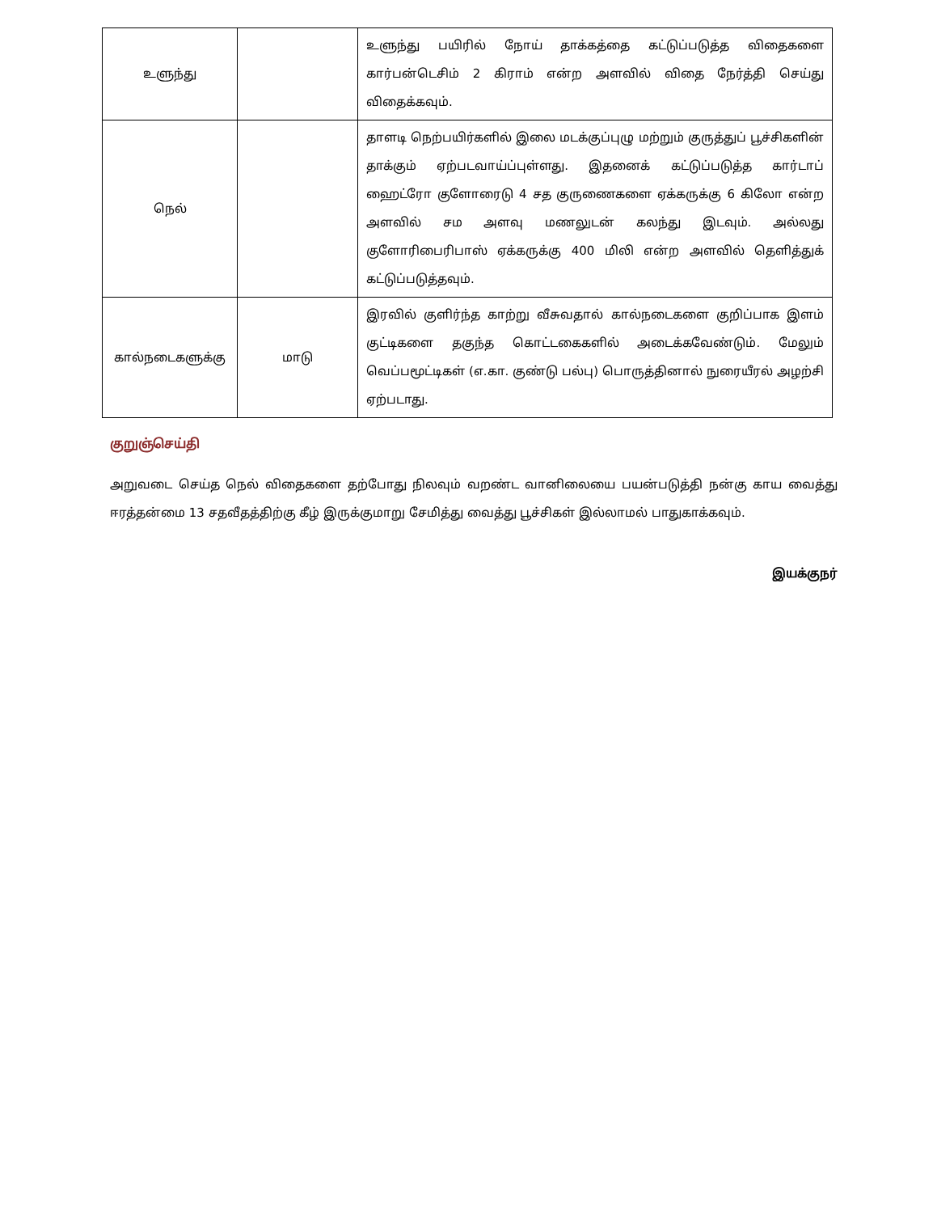| உளுந்து | | உளுந்து பயிரில் நோய் தாக்கத்தை கட்டுப்படுத்த விதைகளை கார்பன்டெசிம் 2 கிராம் என்ற அளவில் விதை நேர்த்தி செய்து விதைக்கவும். |
| நெல் | | தாளடி நெற்பயிர்களில் இலை மடக்குப்புழு மற்றும் குருத்துப் பூச்சிகளின் தாக்கும் ஏற்படவாய்ப்புள்ளது. இதனைக் கட்டுப்படுத்த கார்டாப் ஹைட்ரோ குளோரைடு 4 சத குருணைகளை ஏக்கருக்கு 6 கிலோ என்ற அளவில் சம அளவு மணலுடன் கலந்து இடவும். அல்லது குளோரிபைரிபாஸ் ஏக்கருக்கு 400 மிலி என்ற அளவில் தெளித்துக் கட்டுப்படுத்தவும். |
| கால்நடைகளுக்கு | மாடு | இரவில் குளிர்ந்த காற்று வீசுவதால் கால்நடைகளை குறிப்பாக இளம் குட்டிகளை தகுந்த கொட்டகைகளில் அடைக்கவேண்டும். மேலும் வெப்பமூட்டிகள் (எ.கா. குண்டு பல்பு) பொருத்தினால் நுரையீரல் அழற்சி ஏற்படாது. |
குறுஞ்செய்தி
அறுவடை செய்த நெல் விதைகளை தற்போது நிலவும் வறண்ட வானிலையை பயன்படுத்தி நன்கு காய வைத்து ஈரத்தன்மை 13 சதவீதத்திற்கு கீழ் இருக்குமாறு சேமித்து வைத்து பூச்சிகள் இல்லாமல் பாதுகாக்கவும்.
இயக்குநர்